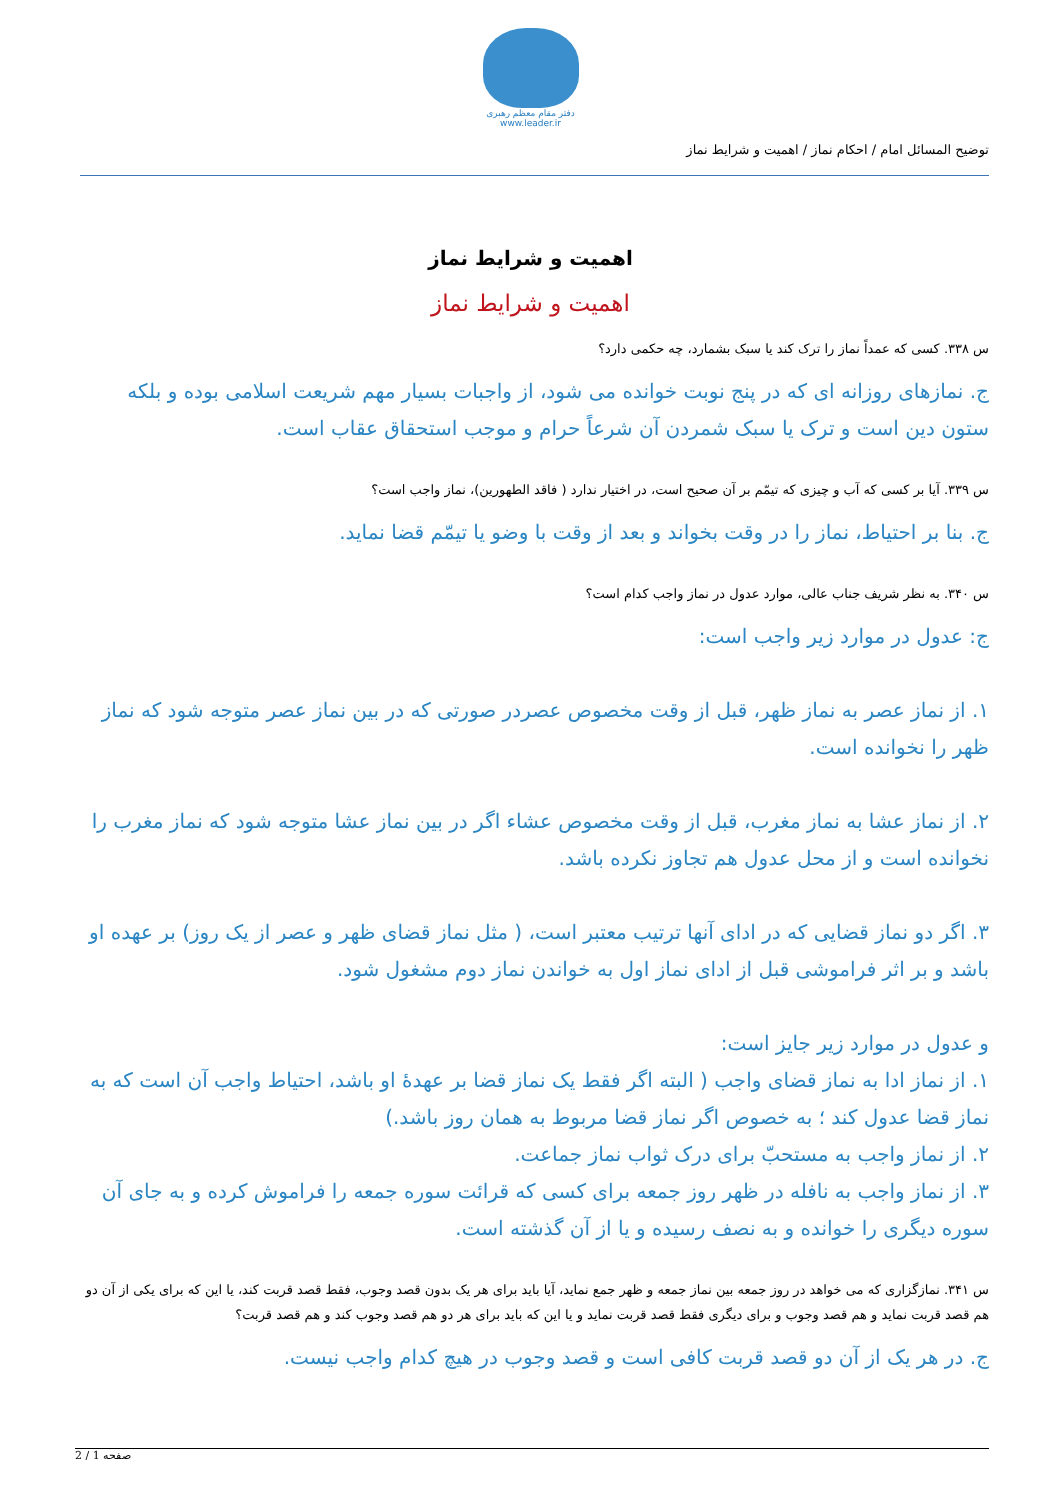دفتر مقام معظم رهبری
www.leader.ir
توضیح المسائل امام / احکام نماز / اهمیت و شرایط نماز
اهمیت و شرایط نماز
اهمیت و شرایط نماز
س ۳۳۸. کسی که عمداً نماز را ترک کند یا سبک بشمارد، چه حکمی دارد؟
ج. نمازهای روزانه ای که در پنج نوبت خوانده می شود، از واجبات بسیار مهم شریعت اسلامی بوده و بلکه ستون دین است و ترک یا سبک شمردن آن شرعاً حرام و موجب استحقاق عقاب است.
س ۳۳۹. آیا بر کسی که آب و چیزی که تیمّم بر آن صحیح است، در اختیار ندارد ( فاقد الطهورین)، نماز واجب است؟
ج. بنا بر احتیاط، نماز را در وقت بخواند و بعد از وقت با وضو یا تیمّم قضا نماید.
س ۳۴۰. به نظر شریف جناب عالی، موارد عدول در نماز واجب کدام است؟
ج: عدول در موارد زیر واجب است:
۱. از نماز عصر به نماز ظهر، قبل از وقت مخصوص عصردر صورتی که در بین نماز عصر متوجه شود که نماز ظهر را نخوانده است.
۲. از نماز عشا به نماز مغرب، قبل از وقت مخصوص عشاء اگر در بین نماز عشا متوجه شود که نماز مغرب را نخوانده است و از محل عدول هم تجاوز نکرده باشد.
۳. اگر دو نماز قضایی که در ادای آنها ترتیب معتبر است، ( مثل نماز قضای ظهر و عصر از یک روز) بر عهده او باشد و بر اثر فراموشی قبل از ادای نماز اول به خواندن نماز دوم مشغول شود.
و عدول در موارد زیر جایز است:
۱. از نماز ادا به نماز قضای واجب ( البته اگر فقط یک نماز قضا بر عهدهٔ او باشد، احتیاط واجب آن است که به نماز قضا عدول کند ؛ به خصوص اگر نماز قضا مربوط به همان روز باشد.)
۲. از نماز واجب به مستحبّ برای درک ثواب نماز جماعت.
۳. از نماز واجب به نافله در ظهر روز جمعه برای کسی که قرائت سوره جمعه را فراموش کرده و به جای آن سوره دیگری را خوانده و به نصف رسیده و یا از آن گذشته است.
س ۳۴۱. نمازگزاری که می خواهد در روز جمعه بین نماز جمعه و ظهر جمع نماید، آیا باید برای هر یک بدون قصد وجوب، فقط قصد قربت کند، یا این که برای یکی از آن دو هم قصد قربت نماید و هم قصد وجوب و برای دیگری فقط قصد قربت نماید و یا این که باید برای هر دو هم قصد وجوب کند و هم قصد قربت؟
ج. در هر یک از آن دو قصد قربت کافی است و قصد وجوب در هیچ کدام واجب نیست.
صفحه 1 / 2